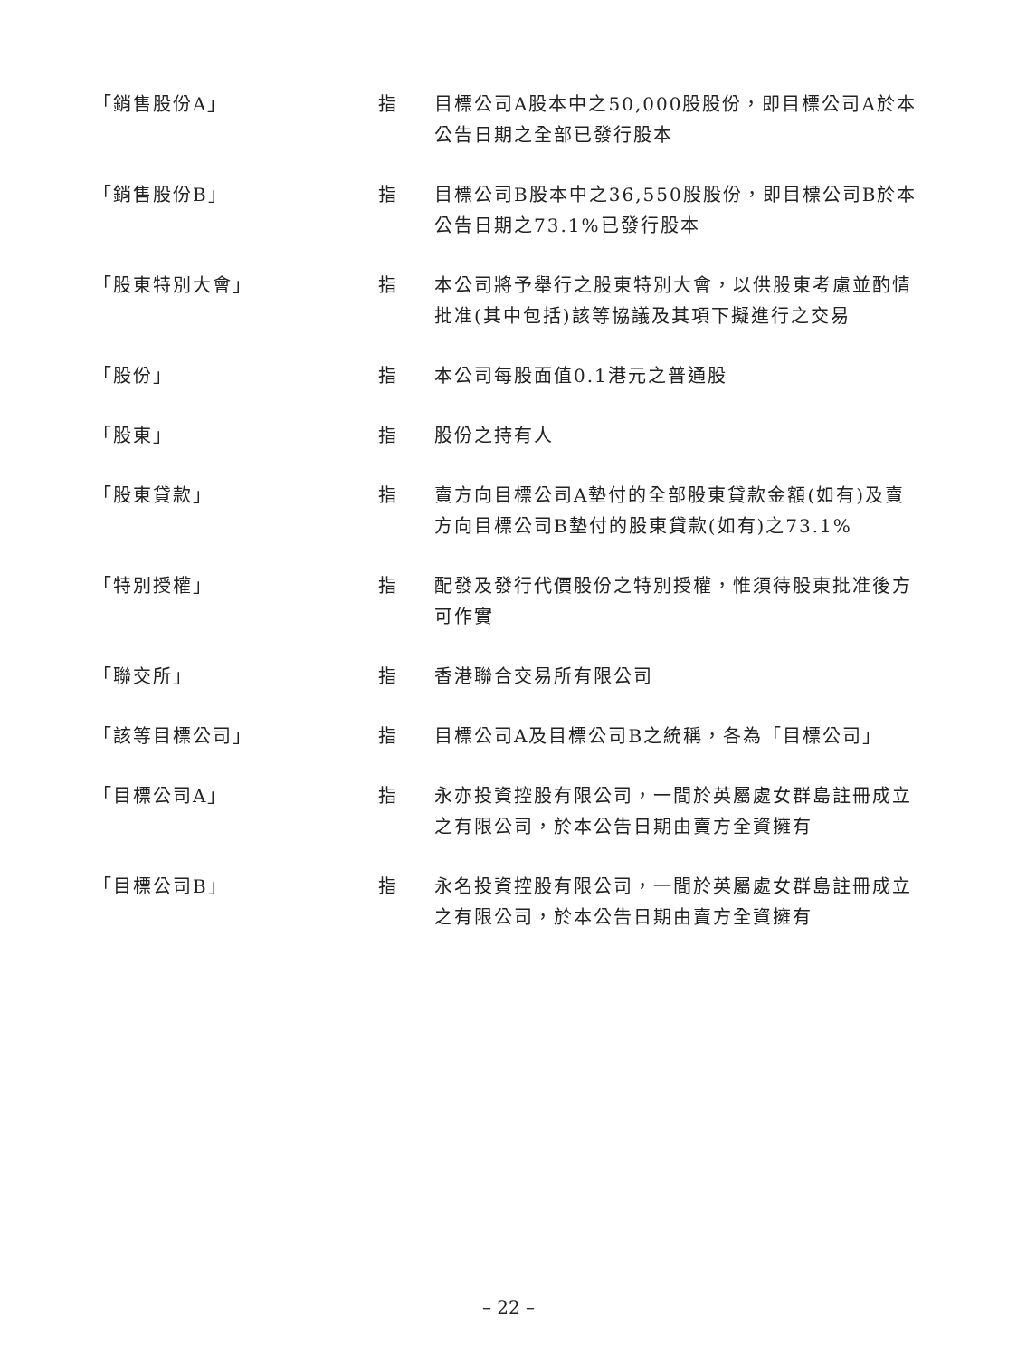| 「銷售股份A」 | 指 | 目標公司A股本中之50,000股股份，即目標公司A於本公告日期之全部已發行股本 |
| 「銷售股份B」 | 指 | 目標公司B股本中之36,550股股份，即目標公司B於本公告日期之73.1%已發行股本 |
| 「股東特別大會」 | 指 | 本公司將予舉行之股東特別大會，以供股東考慮並酌情批准(其中包括)該等協議及其項下擬進行之交易 |
| 「股份」 | 指 | 本公司每股面值0.1港元之普通股 |
| 「股東」 | 指 | 股份之持有人 |
| 「股東貸款」 | 指 | 賣方向目標公司A墊付的全部股東貸款金額(如有)及賣方向目標公司B墊付的股東貸款(如有)之73.1% |
| 「特別授權」 | 指 | 配發及發行代價股份之特別授權，惟須待股東批准後方可作實 |
| 「聯交所」 | 指 | 香港聯合交易所有限公司 |
| 「該等目標公司」 | 指 | 目標公司A及目標公司B之統稱，各為「目標公司」 |
| 「目標公司A」 | 指 | 永亦投資控股有限公司，一間於英屬處女群島註冊成立之有限公司，於本公告日期由賣方全資擁有 |
| 「目標公司B」 | 指 | 永名投資控股有限公司，一間於英屬處女群島註冊成立之有限公司，於本公告日期由賣方全資擁有 |
– 22 –